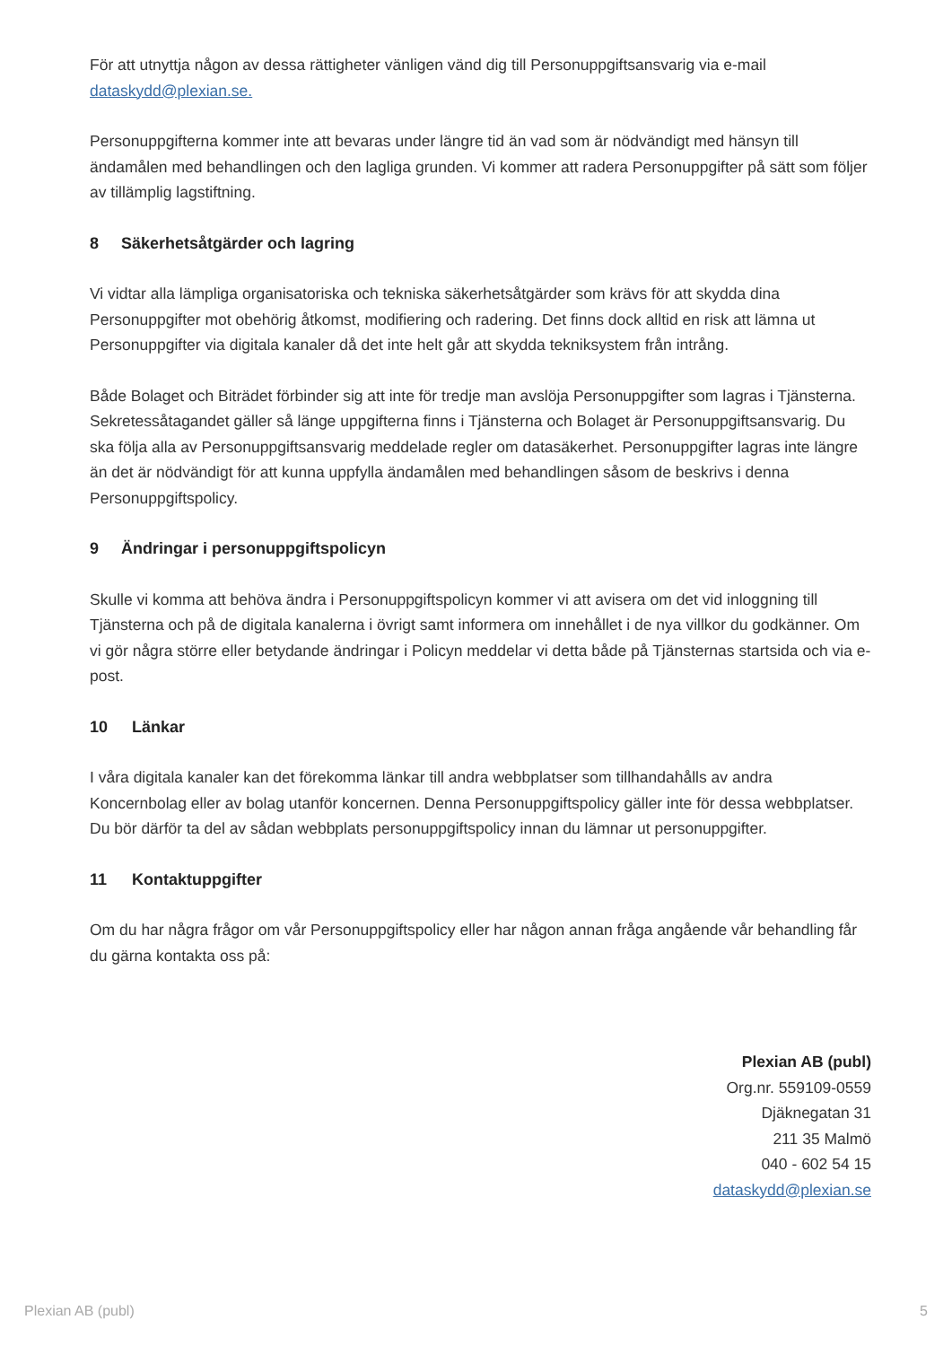För att utnyttja någon av dessa rättigheter vänligen vänd dig till Personuppgiftsansvarig via e-mail dataskydd@plexian.se.
Personuppgifterna kommer inte att bevaras under längre tid än vad som är nödvändigt med hänsyn till ändamålen med behandlingen och den lagliga grunden. Vi kommer att radera Personuppgifter på sätt som följer av tillämplig lagstiftning.
8 Säkerhetsåtgärder och lagring
Vi vidtar alla lämpliga organisatoriska och tekniska säkerhetsåtgärder som krävs för att skydda dina Personuppgifter mot obehörig åtkomst, modifiering och radering. Det finns dock alltid en risk att lämna ut Personuppgifter via digitala kanaler då det inte helt går att skydda tekniksystem från intrång.
Både Bolaget och Biträdet förbinder sig att inte för tredje man avslöja Personuppgifter som lagras i Tjänsterna. Sekretessåtagandet gäller så länge uppgifterna finns i Tjänsterna och Bolaget är Personuppgiftsansvarig. Du ska följa alla av Personuppgiftsansvarig meddelade regler om datasäkerhet. Personuppgifter lagras inte längre än det är nödvändigt för att kunna uppfylla ändamålen med behandlingen såsom de beskrivs i denna Personuppgiftspolicy.
9 Ändringar i personuppgiftspolicyn
Skulle vi komma att behöva ändra i Personuppgiftspolicyn kommer vi att avisera om det vid inloggning till Tjänsterna och på de digitala kanalerna i övrigt samt informera om innehållet i de nya villkor du godkänner. Om vi gör några större eller betydande ändringar i Policyn meddelar vi detta både på Tjänsternas startsida och via e-post.
10 Länkar
I våra digitala kanaler kan det förekomma länkar till andra webbplatser som tillhandahålls av andra Koncernbolag eller av bolag utanför koncernen. Denna Personuppgiftspolicy gäller inte för dessa webbplatser. Du bör därför ta del av sådan webbplats personuppgiftspolicy innan du lämnar ut personuppgifter.
11 Kontaktuppgifter
Om du har några frågor om vår Personuppgiftspolicy eller har någon annan fråga angående vår behandling får du gärna kontakta oss på:
Plexian AB (publ)
Org.nr. 559109-0559
Djäknegatan 31
211 35 Malmö
040 - 602 54 15
dataskydd@plexian.se
Plexian AB (publ) 5